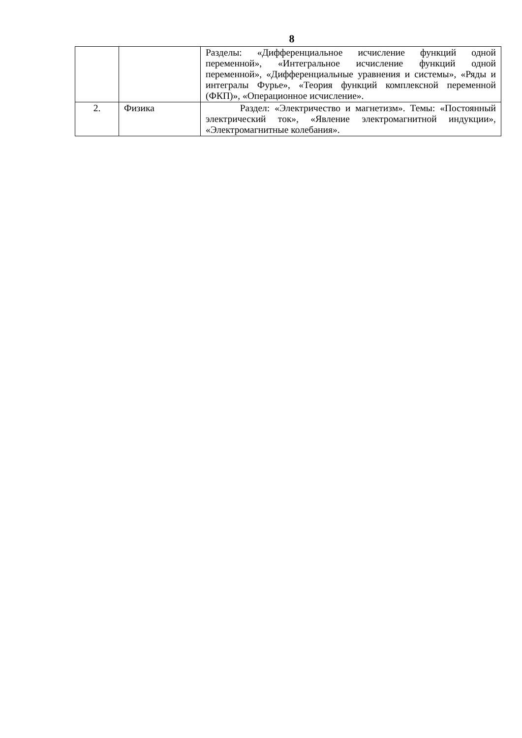8
| | | Разделы: «Дифференциальное исчисление функций одной переменной», «Интегральное исчисление функций одной переменной», «Дифференциальные уравнения и системы», «Ряды и интегралы Фурье», «Теория функций комплексной переменной (ФКП)», «Операционное исчисление». |
| 2. | Физика | Раздел: «Электричество и магнетизм». Темы: «Постоянный электрический ток», «Явление электромагнитной индукции», «Электромагнитные колебания». |